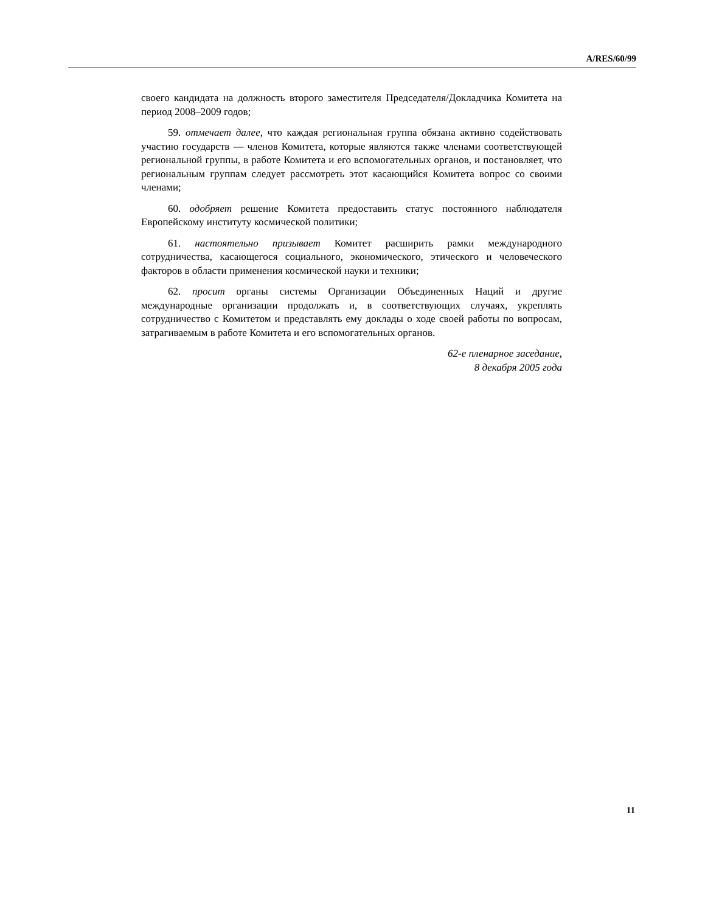A/RES/60/99
своего кандидата на должность второго заместителя Председателя/Докладчика Комитета на период 2008–2009 годов;
59. отмечает далее, что каждая региональная группа обязана активно содействовать участию государств — членов Комитета, которые являются также членами соответствующей региональной группы, в работе Комитета и его вспомогательных органов, и постановляет, что региональным группам следует рассмотреть этот касающийся Комитета вопрос со своими членами;
60. одобряет решение Комитета предоставить статус постоянного наблюдателя Европейскому институту космической политики;
61. настоятельно призывает Комитет расширить рамки международного сотрудничества, касающегося социального, экономического, этического и человеческого факторов в области применения космической науки и техники;
62. просит органы системы Организации Объединенных Наций и другие международные организации продолжать и, в соответствующих случаях, укреплять сотрудничество с Комитетом и представлять ему доклады о ходе своей работы по вопросам, затрагиваемым в работе Комитета и его вспомогательных органов.
62-е пленарное заседание,
8 декабря 2005 года
11